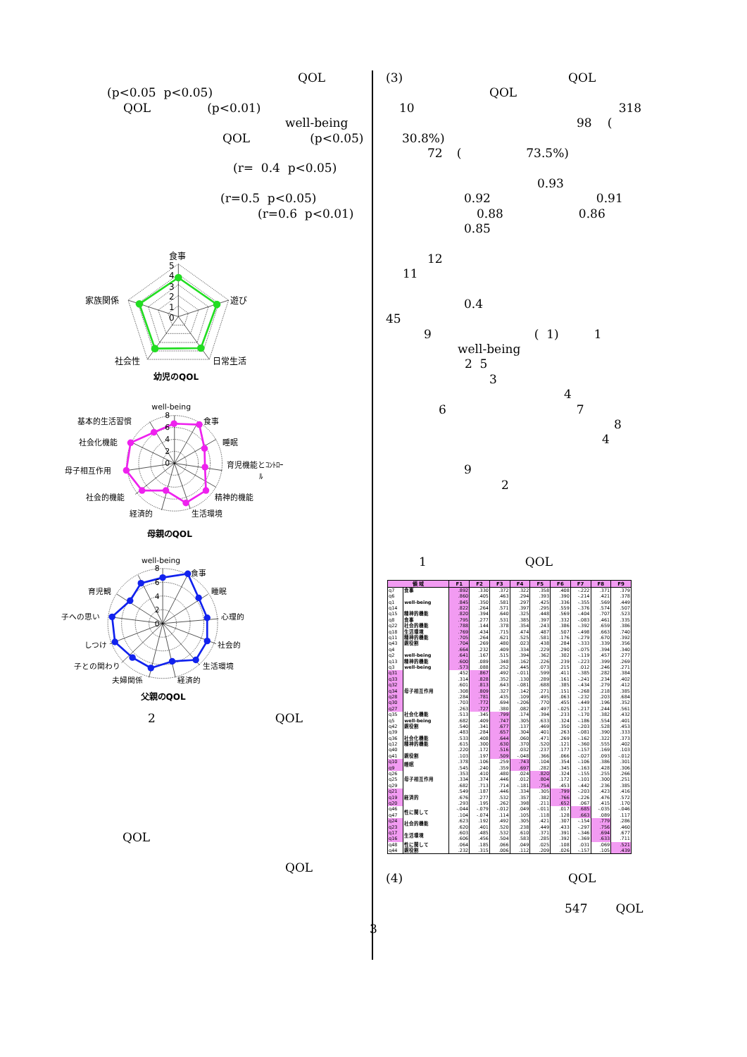QOL
(p<0.05 p<0.05)
QOL (p<0.01)
well-being
QOL (p<0.05)
(r= 0.4 p<0.05)
(r=0.5 p<0.05)
(r=0.6 p<0.01)
食事
遊び
日常生活
社会性
家族関係
5
4
3
2
1
0
幼児のQOL
well-being
食事
睡眠
育児機能とｺﾝﾄﾛｰ
ﾙ
精神的機能
生活環境
経済的
社会的機能
母子相互作用
社会化機能
基本的生活習慣
8
6
4
2
0
母親のQOL
well-being
食事
睡眠
心理的
社会的
生活環境
経済的
夫婦関係
子との関わり
しつけ
子への思い
育児観
8
6
4
2
0
父親のQOL
2 QOL
QOL
QOL
(3) QOL
QOL
10 318
98 (
30.8%)
72 (73.5%)
0.93
0.92 0.91
0.88 0.86
0.85
12
11
0.4
45
9 ( 1) 1
well-being
2 5
3
4
6 7
8
4
9
2
1 QOL
| 領 域 | | F1 | F2 | F3 | F4 | F5 | F6 | F7 | F8 | F9 |
| --- | --- | --- | --- | --- | --- | --- | --- | --- | --- | --- |
| q7 | 食事 | .892 | .330 | .372 | .322 | .358 | .408 | -.222 | .371 | .379 |
| q6 | | .860 | .405 | .463 | .294 | .393 | .390 | -.214 | .421 | .378 |
| q1 | well-being | .845 | .350 | .581 | .297 | .425 | .336 | -.355 | .569 | .449 |
| q14 | | .822 | .264 | .571 | .397 | .295 | .559 | -.376 | .574 | .507 |
| q15 | 精神的機能 | .820 | .394 | .640 | .325 | .448 | .569 | -.404 | .707 | .523 |
| q8 | 食事 | .795 | .277 | .531 | .385 | .397 | .332 | -.083 | .461 | .335 |
| q22 | 社会的機能 | .788 | .144 | .378 | .354 | .243 | .386 | -.392 | .659 | .386 |
| q18 | 生活環境 | .769 | .434 | .715 | .474 | .487 | .507 | -.498 | .663 | .740 |
| q11 | 精神的機能 | .705 | .264 | .621 | .525 | .581 | .176 | -.279 | .670 | .392 |
| q43 | 親役割 | .704 | .269 | .480 | .023 | .438 | .284 | -.333 | .339 | .356 |
| q4 | | .664 | .232 | .409 | .334 | .229 | .290 | -.075 | .394 | .340 |
| q2 | well-being | .641 | .167 | .515 | .394 | .362 | .302 | -.119 | .457 | .277 |
| q13 | 精神的機能 | .600 | .089 | .348 | .162 | .226 | .239 | -.223 | .399 | .269 |
| q3 | well-being | .573 | .088 | .252 | .445 | .073 | .215 | .012 | .246 | .271 |
| q31 | 母子相互作用 | .452 | .867 | .492 | -.011 | .599 | .411 | -.385 | .282 | .384 |
| q33 | | .314 | .828 | .352 | .130 | .289 | .161 | -.241 | .234 | .402 |
| q32 | | .601 | .813 | .643 | -.081 | .688 | .385 | -.434 | .279 | .412 |
| q34 | | .308 | .809 | .327 | .142 | .271 | .151 | -.268 | .218 | .385 |
| q28 | | .284 | .781 | .435 | .109 | .495 | .063 | -.232 | .203 | .684 |
| q30 | | .703 | .772 | .694 | -.206 | .770 | .455 | -.449 | .196 | .352 |
| q27 | | .263 | .727 | .380 | .082 | .497 | -.025 | -.217 | .244 | .561 |
| q35 | 社会化機能 | .513 | .345 | .799 | .174 | .394 | .233 | -.170 | .382 | .432 |
| q5 | well-being | .682 | .409 | .747 | .305 | .633 | .324 | -.186 | .554 | .401 |
| q42 | 親役割 | .540 | .341 | .677 | .137 | .469 | .350 | -.203 | .528 | .453 |
| q39 | | .483 | .284 | .657 | .304 | .401 | .263 | -.081 | .390 | .333 |
| q36 | 社会化機能 | .533 | .408 | .644 | .060 | .471 | .269 | -.162 | .322 | .373 |
| q12 | 精神的機能 | .615 | .300 | .630 | .370 | .520 | .121 | -.360 | .555 | .402 |
| q40 | | .220 | .172 | .516 | .032 | .237 | .177 | -.157 | .169 | .103 |
| q41 | 親役割 | .103 | .197 | .509 | -.048 | .366 | .066 | -.027 | .093 | -.012 |
| q10 | 睡眠 | .378 | .106 | .259 | .743 | .104 | .354 | -.106 | .386 | .301 |
| q9 | | .545 | .240 | .359 | .697 | .282 | .345 | -.163 | .428 | .306 |
| q26 | 母子相互作用 | .353 | .410 | .480 | .024 | .820 | .324 | -.155 | .255 | .266 |
| q25 | | .334 | .374 | .446 | .012 | .804 | .172 | -.101 | .300 | .251 |
| q29 | | .682 | .713 | .714 | -.181 | .754 | .453 | -.442 | .236 | .385 |
| q21 | 経済的 | .549 | .187 | .446 | .334 | .305 | .799 | -.203 | .423 | .416 |
| q19 | | .676 | .277 | .532 | .357 | .382 | .766 | -.226 | .476 | .572 |
| q20 | | .293 | .195 | .262 | .398 | .211 | .652 | .067 | .415 | .170 |
| q46 | 性に関して | -.044 | -.079 | -.012 | .049 | -.011 | .017 | .685 | -.035 | -.046 |
| q47 | | .104 | -.074 | .114 | .105 | .118 | .128 | .663 | .089 | .117 |
| q24 | 社会的機能 | .623 | .192 | .492 | .305 | .421 | .307 | -.154 | .779 | .286 |
| q23 | | .620 | .401 | .520 | .238 | .449 | .433 | -.297 | .756 | .460 |
| q17 | 生活環境 | .603 | .485 | .532 | .610 | .371 | .391 | -.346 | .694 | .677 |
| q16 | | .606 | .456 | .504 | .583 | .285 | .392 | -.369 | .633 | .711 |
| q48 | 性に関して | .064 | .185 | .066 | .049 | .025 | .108 | .031 | .069 | .521 |
| q44 | 親役割 | .232 | .315 | .006 | .112 | .209 | .026 | -.157 | .105 | .439 |
(4) QOL
547 QOL
3